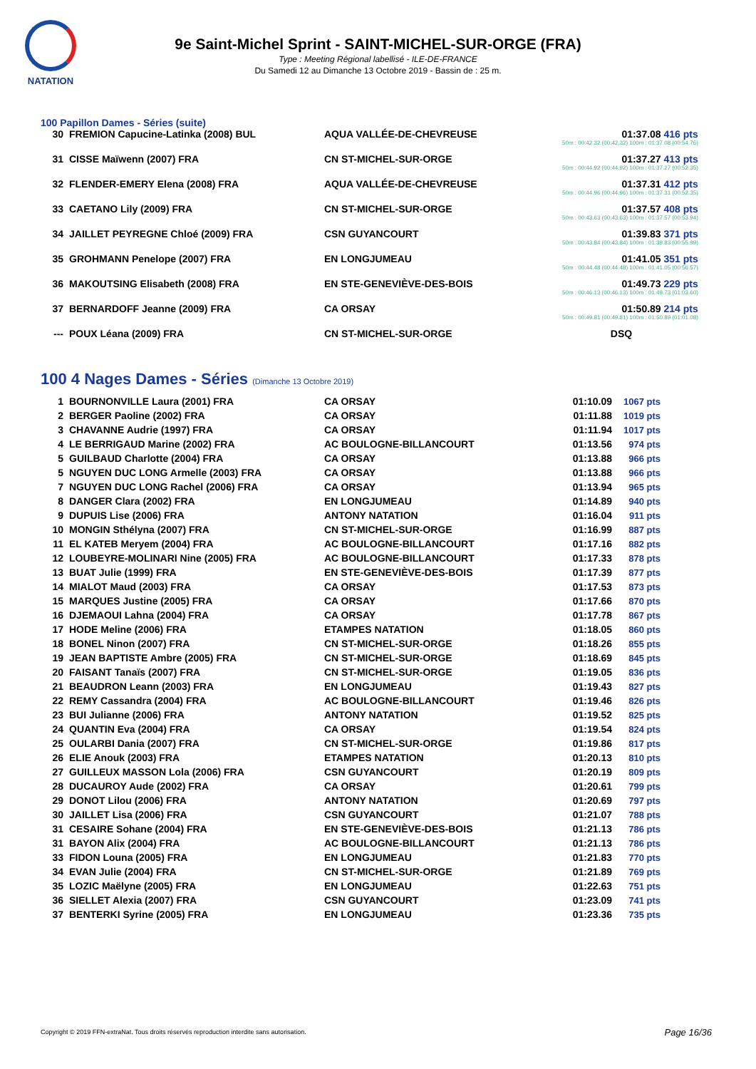NATATION
9e Saint-Michel Sprint - SAINT-MICHEL-SUR-ORGE (FRA)
Type : Meeting Régional labellisé - ILE-DE-FRANCE
Du Samedi 12 au Dimanche 13 Octobre 2019 - Bassin de : 25 m.
100 Papillon Dames - Séries (suite)
| 30 | FREMION Capucine-Latinka (2008) BUL | AQUA VALLÉE-DE-CHEVREUSE | 01:37.08 416 pts 50m : 00:42.32 (00:42.32) 100m : 01:37.08 (00:54.76) | |
| 31 | CISSE Maïwenn (2007) FRA | CN ST-MICHEL-SUR-ORGE | 01:37.27 413 pts 50m : 00:44.92 (00:44.92) 100m : 01:37.27 (00:52.35) | |
| 32 | FLENDER-EMERY Elena (2008) FRA | AQUA VALLÉE-DE-CHEVREUSE | 01:37.31 412 pts 50m : 00:44.96 (00:44.96) 100m : 01:37.31 (00:52.35) | |
| 33 | CAETANO Lily (2009) FRA | CN ST-MICHEL-SUR-ORGE | 01:37.57 408 pts 50m : 00:43.63 (00:43.63) 100m : 01:37.57 (00:53.94) | |
| 34 | JAILLET PEYREGNE Chloé (2009) FRA | CSN GUYANCOURT | 01:39.83 371 pts 50m : 00:43.84 (00:43.84) 100m : 01:39.83 (00:55.99) | |
| 35 | GROHMANN Penelope (2007) FRA | EN LONGJUMEAU | 01:41.05 351 pts 50m : 00:44.48 (00:44.48) 100m : 01:41.05 (00:56.57) | |
| 36 | MAKOUTSING Elisabeth (2008) FRA | EN STE-GENEVIÈVE-DES-BOIS | 01:49.73 229 pts 50m : 00:46.13 (00:46.13) 100m : 01:49.73 (01:03.60) | |
| 37 | BERNARDOFF Jeanne (2009) FRA | CA ORSAY | 01:50.89 214 pts 50m : 00:49.81 (00:49.81) 100m : 01:50.89 (01:01.08) | |
| --- | POUX Léana (2009) FRA | CN ST-MICHEL-SUR-ORGE | DSQ | |
100 4 Nages Dames - Séries (Dimanche 13 Octobre 2019)
| 1 | BOURNONVILLE Laura (2001) FRA | CA ORSAY | 01:10.09 | 1067 pts |
| 2 | BERGER Paoline (2002) FRA | CA ORSAY | 01:11.88 | 1019 pts |
| 3 | CHAVANNE Audrie (1997) FRA | CA ORSAY | 01:11.94 | 1017 pts |
| 4 | LE BERRIGAUD Marine (2002) FRA | AC BOULOGNE-BILLANCOURT | 01:13.56 | 974 pts |
| 5 | GUILBAUD Charlotte (2004) FRA | CA ORSAY | 01:13.88 | 966 pts |
| 5 | NGUYEN DUC LONG Armelle (2003) FRA | CA ORSAY | 01:13.88 | 966 pts |
| 7 | NGUYEN DUC LONG Rachel (2006) FRA | CA ORSAY | 01:13.94 | 965 pts |
| 8 | DANGER Clara (2002) FRA | EN LONGJUMEAU | 01:14.89 | 940 pts |
| 9 | DUPUIS Lise (2006) FRA | ANTONY NATATION | 01:16.04 | 911 pts |
| 10 | MONGIN Sthélyna (2007) FRA | CN ST-MICHEL-SUR-ORGE | 01:16.99 | 887 pts |
| 11 | EL KATEB Meryem (2004) FRA | AC BOULOGNE-BILLANCOURT | 01:17.16 | 882 pts |
| 12 | LOUBEYRE-MOLINARI Nine (2005) FRA | AC BOULOGNE-BILLANCOURT | 01:17.33 | 878 pts |
| 13 | BUAT Julie (1999) FRA | EN STE-GENEVIÈVE-DES-BOIS | 01:17.39 | 877 pts |
| 14 | MIALOT Maud (2003) FRA | CA ORSAY | 01:17.53 | 873 pts |
| 15 | MARQUES Justine (2005) FRA | CA ORSAY | 01:17.66 | 870 pts |
| 16 | DJEMAOUI Lahna (2004) FRA | CA ORSAY | 01:17.78 | 867 pts |
| 17 | HODE Meline (2006) FRA | ETAMPES NATATION | 01:18.05 | 860 pts |
| 18 | BONEL Ninon (2007) FRA | CN ST-MICHEL-SUR-ORGE | 01:18.26 | 855 pts |
| 19 | JEAN BAPTISTE Ambre (2005) FRA | CN ST-MICHEL-SUR-ORGE | 01:18.69 | 845 pts |
| 20 | FAISANT Tanaïs (2007) FRA | CN ST-MICHEL-SUR-ORGE | 01:19.05 | 836 pts |
| 21 | BEAUDRON Leann (2003) FRA | EN LONGJUMEAU | 01:19.43 | 827 pts |
| 22 | REMY Cassandra (2004) FRA | AC BOULOGNE-BILLANCOURT | 01:19.46 | 826 pts |
| 23 | BUI Julianne (2006) FRA | ANTONY NATATION | 01:19.52 | 825 pts |
| 24 | QUANTIN Eva (2004) FRA | CA ORSAY | 01:19.54 | 824 pts |
| 25 | OULARBI Dania (2007) FRA | CN ST-MICHEL-SUR-ORGE | 01:19.86 | 817 pts |
| 26 | ELIE Anouk (2003) FRA | ETAMPES NATATION | 01:20.13 | 810 pts |
| 27 | GUILLEUX MASSON Lola (2006) FRA | CSN GUYANCOURT | 01:20.19 | 809 pts |
| 28 | DUCAUROY Aude (2002) FRA | CA ORSAY | 01:20.61 | 799 pts |
| 29 | DONOT Lilou (2006) FRA | ANTONY NATATION | 01:20.69 | 797 pts |
| 30 | JAILLET Lisa (2006) FRA | CSN GUYANCOURT | 01:21.07 | 788 pts |
| 31 | CESAIRE Sohane (2004) FRA | EN STE-GENEVIÈVE-DES-BOIS | 01:21.13 | 786 pts |
| 31 | BAYON Alix (2004) FRA | AC BOULOGNE-BILLANCOURT | 01:21.13 | 786 pts |
| 33 | FIDON Louna (2005) FRA | EN LONGJUMEAU | 01:21.83 | 770 pts |
| 34 | EVAN Julie (2004) FRA | CN ST-MICHEL-SUR-ORGE | 01:21.89 | 769 pts |
| 35 | LOZIC Maëlyne (2005) FRA | EN LONGJUMEAU | 01:22.63 | 751 pts |
| 36 | SIELLET Alexia (2007) FRA | CSN GUYANCOURT | 01:23.09 | 741 pts |
| 37 | BENTERKI Syrine (2005) FRA | EN LONGJUMEAU | 01:23.36 | 735 pts |
Copyright © 2019 FFN-extraNat. Tous droits réservés reproduction interdite sans autorisation.
Page 16/36